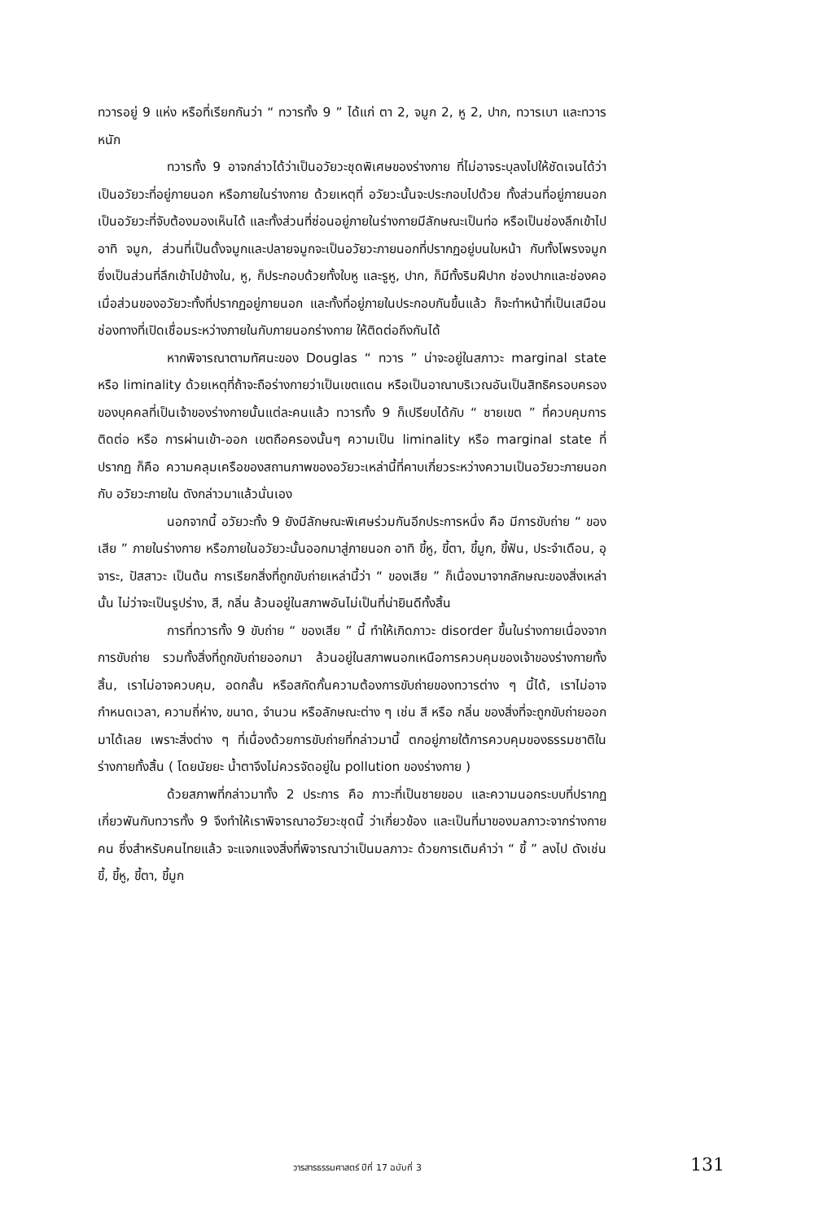ทวารอยู่ 9 แห่ง หรือที่เรียกกันว่า “ ทวารทั้ง 9 ” ได้แก่ ตา 2, จมูก 2, หู 2, ปาก, ทวารเบา และทวารหนัก
ทวารทั้ง 9 อาจกล่าวได้ว่าเป็นอวัยวะชุดพิเศษของร่างกาย ที่ไม่อาจระบุลงไปให้ชัดเจนได้ว่า เป็นอวัยวะที่อยู่ภายนอก หรือภายในร่างกาย ด้วยเหตุที่ อวัยวะนั้นจะประกอบไปด้วย ทั้งส่วนที่อยู่ภายนอกเป็นอวัยวะที่จับต้องมองเห็นได้ และทั้งส่วนที่ซ่อนอยู่ภายในร่างกายมีลักษณะเป็นท่อ หรือเป็นช่องลึกเข้าไป อาทิ จมูก, ส่วนที่เป็นดั้งจมูกและปลายจมูกจะเป็นอวัยวะภายนอกที่ปรากฏอยู่บนใบหน้า กับทั้งโพรงจมูก ซึ่งเป็นส่วนที่ลึกเข้าไปข้างใน, หู, ก็ประกอบด้วยทั้งใบหู และรูหู, ปาก, ก็มีทั้งริมฝีปาก ช่องปากและช่องคอ เมื่อส่วนของอวัยวะทั้งที่ปรากฏอยู่ภายนอก และทั้งที่อยู่ภายในประกอบกันขึ้นแล้ว ก็จะทำหน้าที่เป็นเสมือนช่องทางที่เปิดเชื่อมระหว่างภายในกับภายนอกร่างกาย ให้ติดต่อถึงกันได้
หากพิจารณาตามทัศนะของ Douglas “ ทวาร ” น่าจะอยู่ในสภาวะ marginal state หรือ liminality ด้วยเหตุที่ถ้าจะถือร่างกายว่าเป็นเขตแดน หรือเป็นอาณาบริเวณอันเป็นสิทธิครอบครองของบุคคลที่เป็นเจ้าของร่างกายนั้นแต่ละคนแล้ว ทวารทั้ง 9 ก็เปรียบได้กับ “ ชายเขต ” ที่ควบคุมการติดต่อ หรือ การผ่านเข้า-ออก เขตถือครองนั้นๆ ความเป็น liminality หรือ marginal state ที่ปรากฏ ก็คือ ความคลุมเครือของสถานภาพของอวัยวะเหล่านี้ที่คาบเกี่ยวระหว่างความเป็นอวัยวะภายนอกกับ อวัยวะภายใน ดังกล่าวมาแล้วนั่นเอง
นอกจากนี้ อวัยวะทั้ง 9 ยังมีลักษณะพิเศษร่วมกันอีกประการหนึ่ง คือ มีการขับถ่าย “ ของเสีย ” ภายในร่างกาย หรือภายในอวัยวะนั้นออกมาสู่ภายนอก อาทิ ขี้หู, ขี้ตา, ขี้มูก, ขี้ฟัน, ประจำเดือน, อุจาระ, ปัสสาวะ เป็นต้น การเรียกสิ่งที่ถูกขับถ่ายเหล่านี้ว่า “ ของเสีย ” ก็เนื่องมาจากลักษณะของสิ่งเหล่านั้น ไม่ว่าจะเป็นรูปร่าง, สี, กลิ่น ล้วนอยู่ในสภาพอันไม่เป็นที่น่ายินดีทั้งสิ้น
การที่ทวารทั้ง 9 ขับถ่าย “ ของเสีย ” นี้ ทำให้เกิดภาวะ disorder ขึ้นในร่างกายเนื่องจาก การขับถ่าย รวมทั้งสิ่งที่ถูกขับถ่ายออกมา ล้วนอยู่ในสภาพนอกเหนือการควบคุมของเจ้าของร่างกายทั้งสิ้น, เราไม่อาจควบคุม, อดกลั้น หรือสกัดกั้นความต้องการขับถ่ายของทวารต่าง ๆ นี้ได้, เราไม่อาจกำหนดเวลา, ความถี่ห่าง, ขนาด, จำนวน หรือลักษณะต่าง ๆ เช่น สี หรือ กลิ่น ของสิ่งที่จะถูกขับถ่ายออกมาได้เลย เพราะสิ่งต่าง ๆ ที่เนื่องด้วยการขับถ่ายที่กล่าวมานี้ ตกอยู่ภายใต้การควบคุมของธรรมชาติในร่างกายทั้งสิ้น ( โดยนัยยะ น้ำตาจึงไม่ควรจัดอยู่ใน pollution ของร่างกาย )
ด้วยสภาพที่กล่าวมาทั้ง 2 ประการ คือ ภาวะที่เป็นชายขอบ และความนอกระบบที่ปรากฏเกี่ยวพันกับทวารทั้ง 9 จึงทำให้เราพิจารณาอวัยวะชุดนี้ ว่าเกี่ยวข้อง และเป็นที่มาของมลภาวะจากร่างกายคน ซึ่งสำหรับคนไทยแล้ว จะแจกแจงสิ่งที่พิจารณาว่าเป็นมลภาวะ ด้วยการเติมคำว่า “ ขี้ ” ลงไป ดังเช่น ขี้, ขี้หู, ขี้ตา, ขี้มูก
วารสารธรรมศาสตร์ ปีที่ 17 ฉบับที่ 3 131